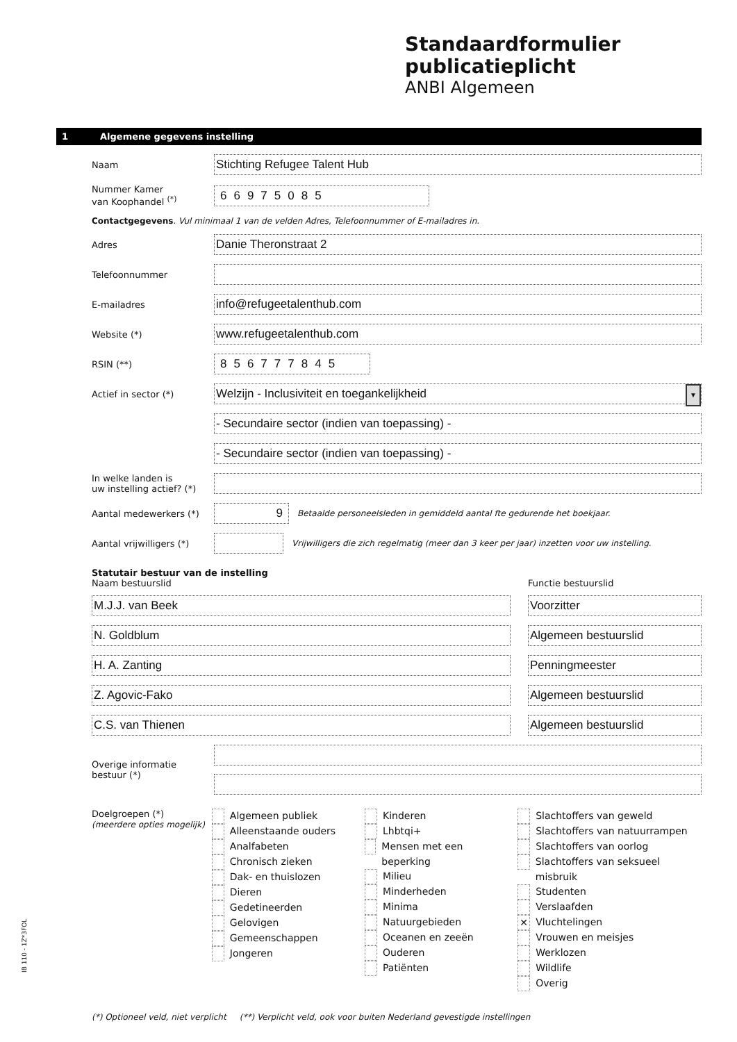Standaardformulier
publicatieplicht
ANBI Algemeen
1 Algemene gegevens instelling
Naam
Stichting Refugee Talent Hub
Nummer Kamer
van Koophandel <sup>(*)</sup>
66975085
Contactgegevens. Vul minimaal 1 van de velden Adres, Telefoonnummer of E-mailadres in.
Adres
Danie Theronstraat 2
Telefoonnummer
E-mailadres
info@refugeetalenthub.com
Website (*)
www.refugeetalenthub.com
RSIN (**)
856777845
Actief in sector (*)
Welzijn - Inclusiviteit en toegankelijkheid ▼
- Secundaire sector (indien van toepassing) -
- Secundaire sector (indien van toepassing) -
In welke landen is
uw instelling actief? (*)
Aantal medewerkers (*)
9
Betaalde personeelsleden in gemiddeld aantal fte gedurende het boekjaar.
Aantal vrijwilligers (*)
Vrijwilligers die zich regelmatig (meer dan 3 keer per jaar) inzetten voor uw instelling.
Statutair bestuur van de instelling
Naam bestuurslid Functie bestuurslid
M.J.J. van Beek Voorzitter
N. Goldblum Algemeen bestuurslid
H. A. Zanting Penningmeester
Z. Agovic-Fako Algemeen bestuurslid
C.S. van Thienen Algemeen bestuurslid
Overige informatie
bestuur (*)
Doelgroepen (*)
(meerdere opties mogelijk)
Algemeen publiek
Alleenstaande ouders
Analfabeten
Chronisch zieken
Dak- en thuislozen
Dieren
Gedetineerden
Gelovigen
Gemeenschappen
Jongeren
Kinderen
Lhbtqi+
Mensen met een beperking
Milieu
Minderheden
Minima
Natuurgebieden
Oceanen en zeeën
Ouderen
Patiënten
Slachtoffers van geweld
Slachtoffers van natuurrampen
Slachtoffers van oorlog
Slachtoffers van seksueel misbruik
Studenten
Verslaafden
✕ Vluchtelingen
Vrouwen en meisjes
Werklozen
Wildlife
Overig
(*) Optioneel veld, niet verplicht (**) Verplicht veld, ook voor buiten Nederland gevestigde instellingen
IB 110 - 1Z*3FOL